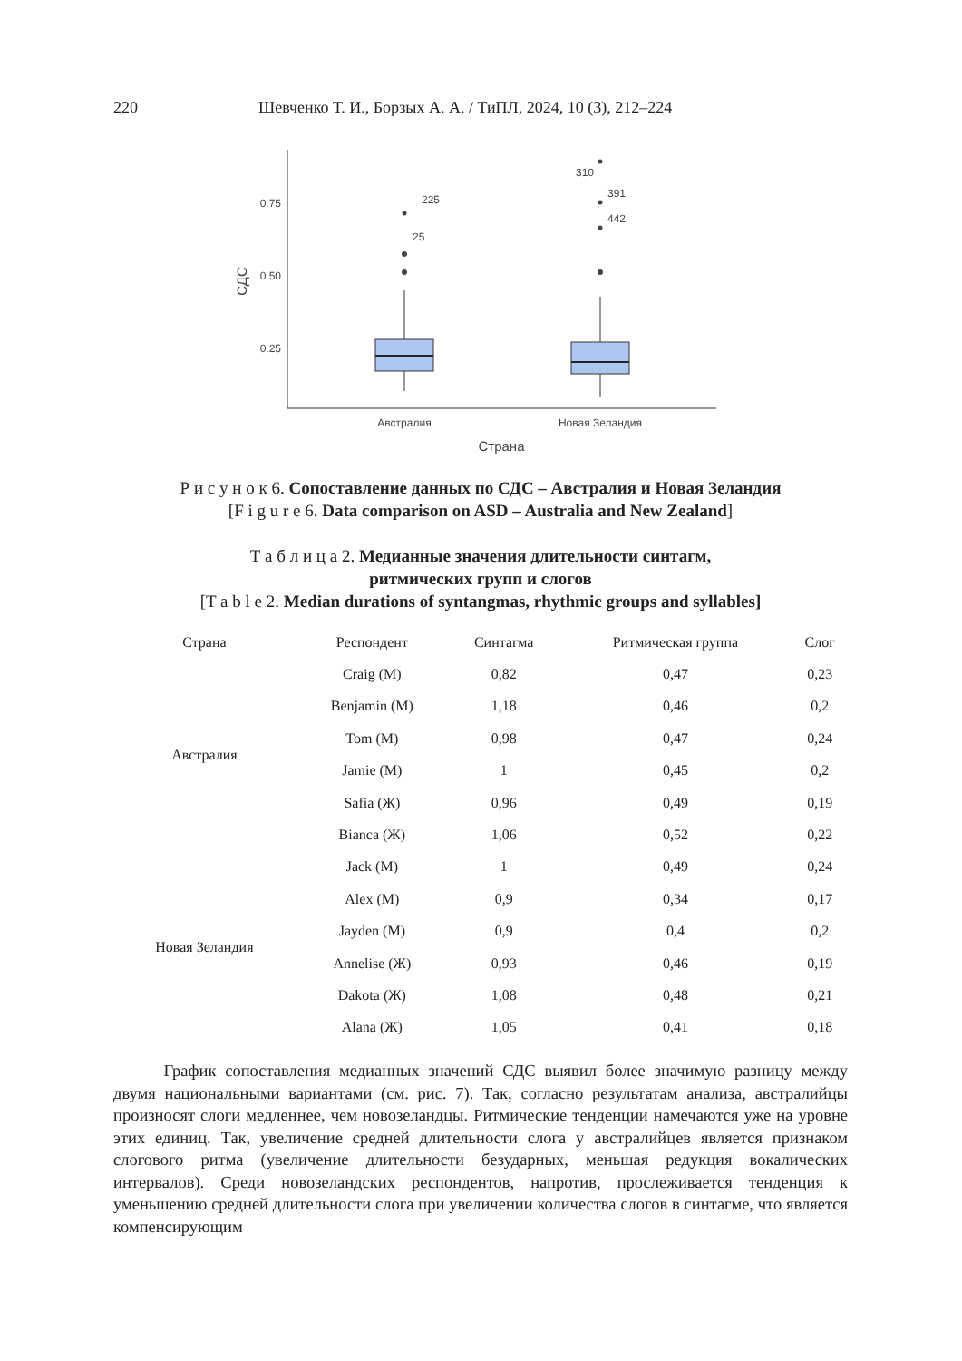220 Шевченко Т. И., Борзых А. А. / ТиПЛ, 2024, 10 (3), 212–224
0.75
0.50
0.25
СДС
225
25
310
391
442
Австралия
Новая Зеландия
Страна
Р и с у н о к 6. Сопоставление данных по СДС – Австралия и Новая Зеландия
[F i g u r e 6. Data comparison on ASD – Australia and New Zealand]
Т а б л и ц а 2. Медианные значения длительности синтагм,
ритмических групп и слогов
[T a b l e 2. Median durations of syntangmas, rhythmic groups and syllables]
| Страна | Респондент | Синтагма | Ритмическая группа | Слог |
| --- | --- | --- | --- | --- |
| Австралия | Craig (М) | 0,82 | 0,47 | 0,23 |
| | Benjamin (М) | 1,18 | 0,46 | 0,2 |
| | Tom (М) | 0,98 | 0,47 | 0,24 |
| | Jamie (М) | 1 | 0,45 | 0,2 |
| | Safia (Ж) | 0,96 | 0,49 | 0,19 |
| | Bianca (Ж) | 1,06 | 0,52 | 0,22 |
| Новая Зеландия | Jack (М) | 1 | 0,49 | 0,24 |
| | Alex (М) | 0,9 | 0,34 | 0,17 |
| | Jayden (М) | 0,9 | 0,4 | 0,2 |
| | Annelise (Ж) | 0,93 | 0,46 | 0,19 |
| | Dakota (Ж) | 1,08 | 0,48 | 0,21 |
| | Alana (Ж) | 1,05 | 0,41 | 0,18 |
   График сопоставления медианных значений СДС выявил более значимую разницу между двумя национальными вариантами (см. рис. 7). Так, согласно результатам анализа, австралийцы произносят слоги медленнее, чем новозеландцы. Ритмические тенденции намечаются уже на уровне этих единиц. Так, увеличение средней длительности слога у австралийцев является признаком слогового ритма (увеличение длительности безударных, меньшая редукция вокалических интервалов). Среди новозеландских респондентов, напротив, прослеживается тенденция к уменьшению средней длительности слога при увеличении количества слогов в синтагме, что является компенсирующим